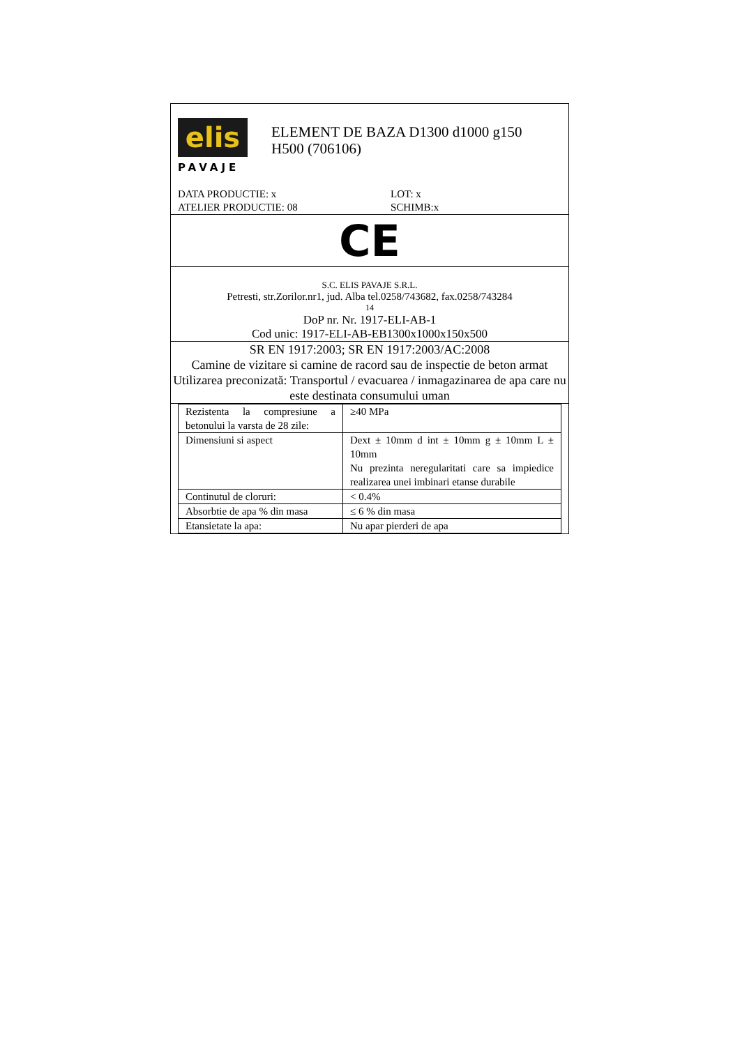elis
PAVAJE
ELEMENT DE BAZA D1300 d1000 g150
H500 (706106)
DATA PRODUCTIE: x LOT: x
ATELIER PRODUCTIE: 08 SCHIMB:x
CE
S.C. ELIS PAVAJE S.R.L.
Petresti, str.Zorilor.nr1, jud. Alba tel.0258/743682, fax.0258/743284
14
DoP nr. Nr. 1917-ELI-AB-1
Cod unic: 1917-ELI-AB-EB1300x1000x150x500
SR EN 1917:2003; SR EN 1917:2003/AC:2008
Camine de vizitare si camine de racord sau de inspectie de beton armat
Utilizarea preconizată: Transportul / evacuarea / inmagazinarea de apa care nu este destinata consumului uman
| Rezistenta la compresiune a betonului la varsta de 28 zile: | ≥40 MPa |
| Dimensiuni si aspect | Dext ± 10mm d int ± 10mm g ± 10mm L ± 10mm Nu prezinta neregularitati care sa impiedice realizarea unei imbinari etanse durabile |
| Continutul de cloruri: | < 0.4% |
| Absorbtie de apa % din masa | ≤ 6 % din masa |
| Etansietate la apa: | Nu apar pierderi de apa |